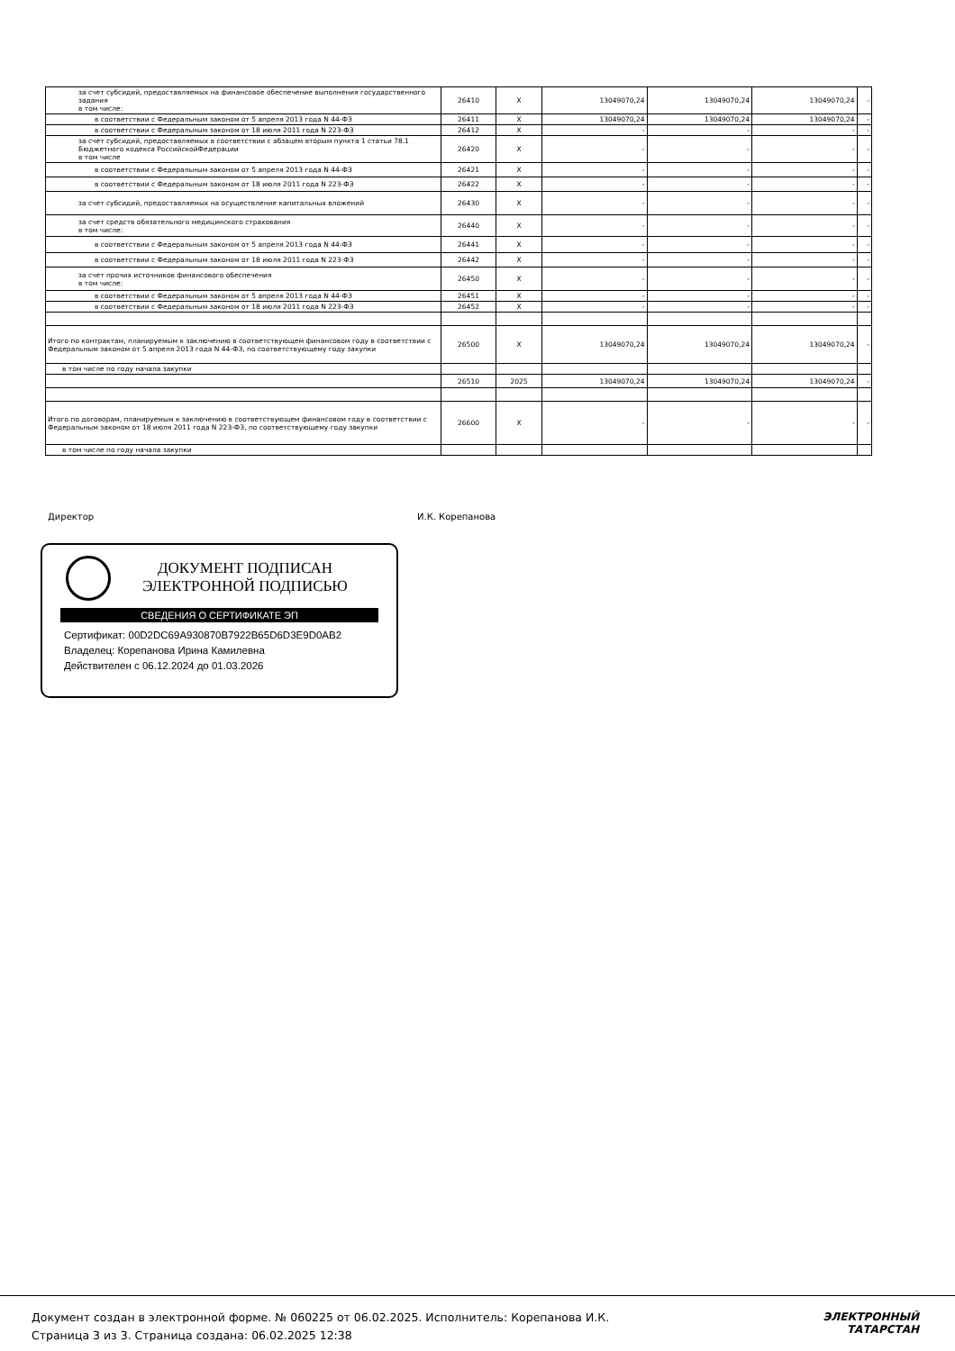| за счет субсидий, предоставляемых на финансовое обеспечение выполнения государственного задания в том числе: | 26410 | X | 13049070,24 | 13049070,24 | 13049070,24 | - |
| в соответствии с Федеральным законом от 5 апреля 2013 года N 44-ФЗ | 26411 | X | 13049070,24 | 13049070,24 | 13049070,24 | - |
| в соответствии с Федеральным законом от 18 июля 2011 года N 223-ФЗ | 26412 | X | - | - | - | - |
| за счет субсидий, предоставляемых в соответствии с абзацем вторым пункта 1 статьи 78.1 Бюджетного кодекса РоссийскойФедерации в том числе | 26420 | X | - | - | - | - |
| в соответствии с Федеральным законом от 5 апреля 2013 года N 44-ФЗ | 26421 | X | - | - | - | - |
| в соответствии с Федеральным законом от 18 июля 2011 года N 223-ФЗ | 26422 | X | - | - | - | - |
| за счет субсидий, предоставляемых на осуществление капитальных вложений | 26430 | X | - | - | - | - |
| за счет средств обязательного медицинского страхования в том числе: | 26440 | X | - | - | - | - |
| в соответствии с Федеральным законом от 5 апреля 2013 года N 44-ФЗ | 26441 | X | - | - | - | - |
| в соответствии с Федеральным законом от 18 июля 2011 года N 223-ФЗ | 26442 | X | - | - | - | - |
| за счет прочих источников финансового обеспечения в том числе: | 26450 | X | - | - | - | - |
| в соответствии с Федеральным законом от 5 апреля 2013 года N 44-ФЗ | 26451 | X | - | - | - | - |
| в соответствии с Федеральным законом от 18 июля 2011 года N 223-ФЗ | 26452 | X | - | - | - | - |
| Итого по контрактам, планируемым к заключению в соответствующем финансовом году в соответствии с Федеральным законом от 5 апреля 2013 года N 44-ФЗ, по соответствующему году закупки | 26500 | X | 13049070,24 | 13049070,24 | 13049070,24 | - |
| в том числе по году начала закупки | | | | | | |
| | 26510 | 2025 | 13049070,24 | 13049070,24 | 13049070,24 | - |
| Итого по договорам, планируемым к заключению в соответствующем финансовом году в соответствии с Федеральным законом от 18 июля 2011 года N 223-ФЗ, по соответствующему году закупки | 26600 | X | - | - | - | - |
| в том числе по году начала закупки | | | | | | |
Директор И.К. Корепанова
ДОКУМЕНТ ПОДПИСАН ЭЛЕКТРОННОЙ ПОДПИСЬЮ
СВЕДЕНИЯ О СЕРТИФИКАТЕ ЭП
Сертификат: 00D2DC69A930870B7922B65D6D3E9D0AB2
Владелец: Корепанова Ирина Камилевна
Действителен с 06.12.2024 до 01.03.2026
Документ создан в электронной форме. № 060225 от 06.02.2025. Исполнитель: Корепанова И.К.
Страница 3 из 3. Страница создана: 06.02.2025 12:38
ЭЛЕКТРОННЫЙ
ТАТАРСТАН